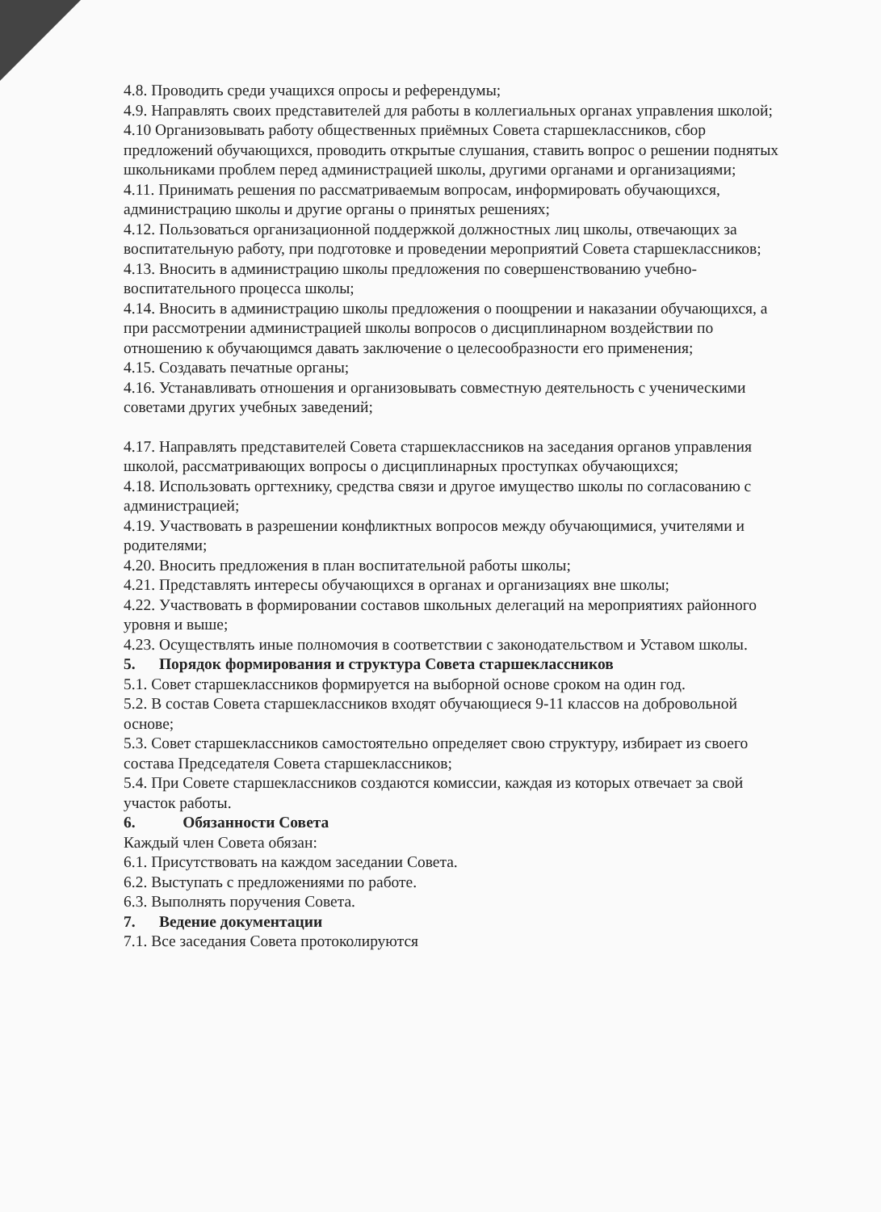4.8. Проводить среди учащихся опросы и референдумы;
4.9. Направлять своих представителей для работы в коллегиальных органах управления школой;
4.10 Организовывать работу общественных приёмных Совета старшеклассников, сбор предложений обучающихся, проводить открытые слушания, ставить вопрос о решении поднятых школьниками проблем перед администрацией школы, другими органами и организациями;
4.11. Принимать решения по рассматриваемым вопросам, информировать обучающихся, администрацию школы и другие органы о принятых решениях;
4.12. Пользоваться организационной поддержкой должностных лиц школы, отвечающих за воспитательную работу, при подготовке и проведении мероприятий Совета старшеклассников;
4.13. Вносить в администрацию школы предложения по совершенствованию учебно-воспитательного процесса школы;
4.14. Вносить в администрацию школы предложения о поощрении и наказании обучающихся, а при рассмотрении администрацией школы вопросов о дисциплинарном воздействии по отношению к обучающимся давать заключение о целесообразности его применения;
4.15. Создавать печатные органы;
4.16. Устанавливать отношения и организовывать совместную деятельность с ученическими советами других учебных заведений;
4.17. Направлять представителей Совета старшеклассников на заседания органов управления школой, рассматривающих вопросы о дисциплинарных проступках обучающихся;
4.18. Использовать оргтехнику, средства связи и другое имущество школы по согласованию с администрацией;
4.19. Участвовать в разрешении конфликтных вопросов между обучающимися, учителями и родителями;
4.20. Вносить предложения в план воспитательной работы школы;
4.21. Представлять интересы обучающихся в органах и организациях вне школы;
4.22. Участвовать в формировании составов школьных делегаций на мероприятиях районного уровня и выше;
4.23. Осуществлять иные полномочия в соответствии с законодательством и Уставом школы.
5. Порядок формирования и структура Совета старшеклассников
5.1. Совет старшеклассников формируется на выборной основе сроком на один год.
5.2. В состав Совета старшеклассников входят обучающиеся 9-11 классов на добровольной основе;
5.3. Совет старшеклассников самостоятельно определяет свою структуру, избирает из своего состава Председателя Совета старшеклассников;
5.4. При Совете старшеклассников создаются комиссии, каждая из которых отвечает за свой участок работы.
6. Обязанности Совета
Каждый член Совета обязан:
6.1. Присутствовать на каждом заседании Совета.
6.2. Выступать с предложениями по работе.
6.3. Выполнять поручения Совета.
7. Ведение документации
7.1. Все заседания Совета протоколируются